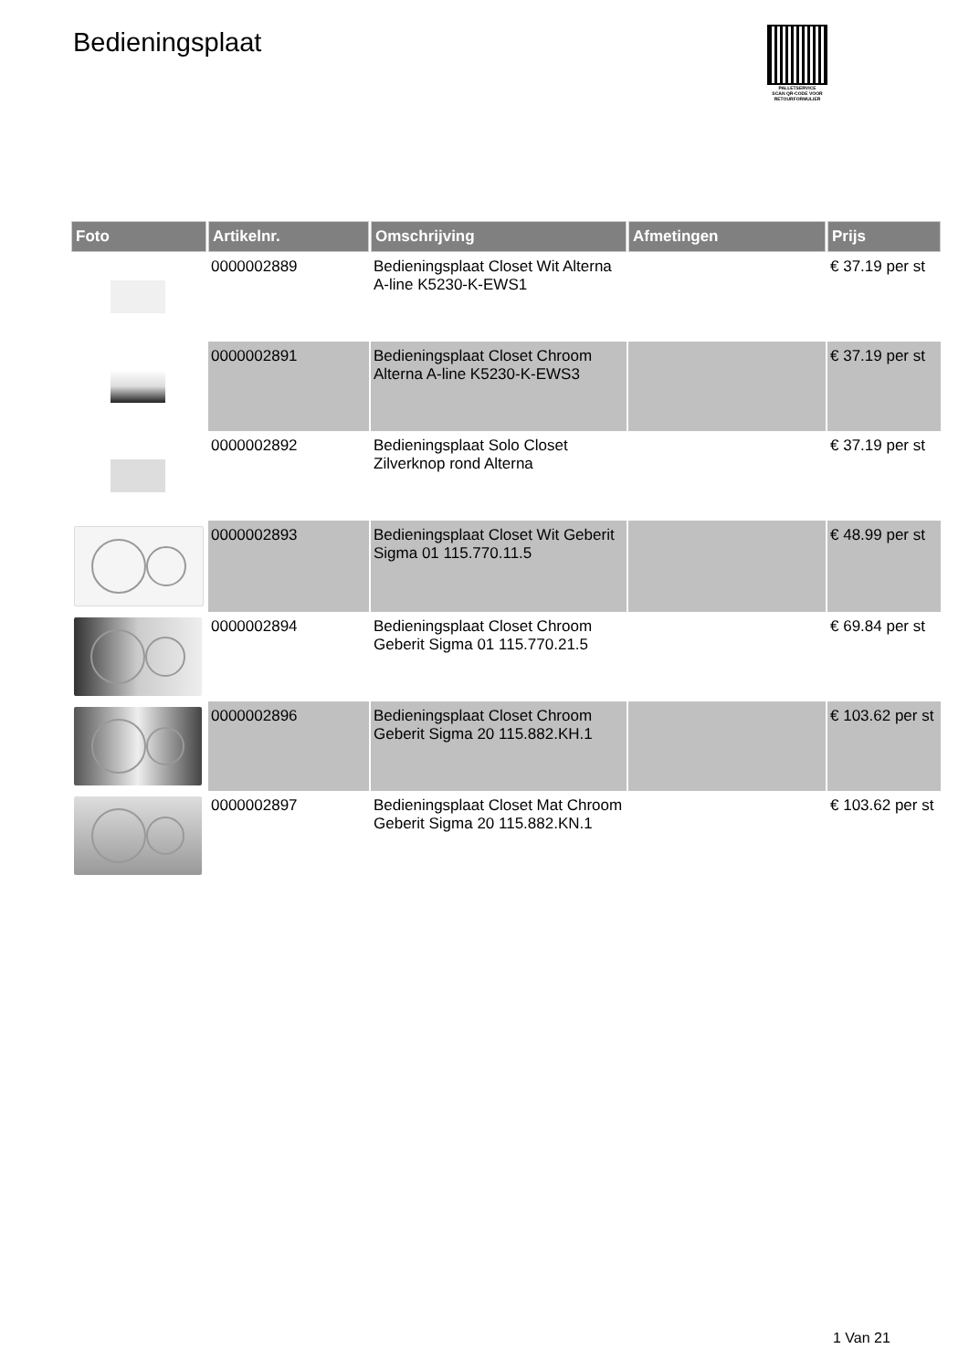Bedieningsplaat
PALLETSERVICE
SCAN QR-CODE VOOR
RETOURFORMULIER
| Foto | Artikelnr. | Omschrijving | Afmetingen | Prijs |
| --- | --- | --- | --- | --- |
| | 0000002889 | Bedieningsplaat Closet Wit Alterna A-line K5230-K-EWS1 | | € 37.19 per st |
| | 0000002891 | Bedieningsplaat Closet Chroom Alterna A-line K5230-K-EWS3 | | € 37.19 per st |
| | 0000002892 | Bedieningsplaat Solo Closet Zilverknop rond Alterna | | € 37.19 per st |
| | 0000002893 | Bedieningsplaat Closet Wit Geberit Sigma 01 115.770.11.5 | | € 48.99 per st |
| | 0000002894 | Bedieningsplaat Closet Chroom Geberit Sigma 01 115.770.21.5 | | € 69.84 per st |
| | 0000002896 | Bedieningsplaat Closet Chroom Geberit Sigma 20 115.882.KH.1 | | € 103.62 per st |
| | 0000002897 | Bedieningsplaat Closet Mat Chroom Geberit Sigma 20 115.882.KN.1 | | € 103.62 per st |
1 Van 21